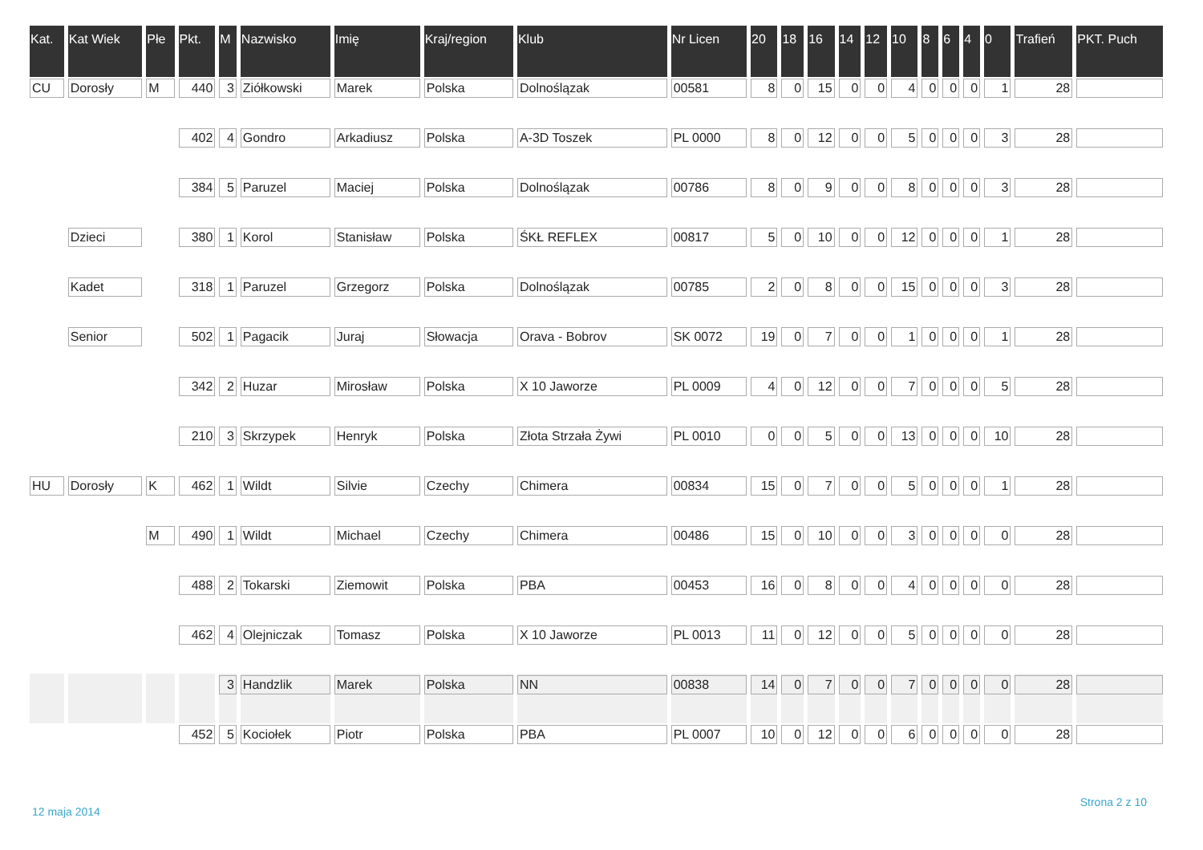| Kat. | Kat Wiek | Płe | Pkt. | M | Nazwisko | Imię | Kraj/region | Klub | Nr Licen | 20 | 18 | 16 | 14 | 12 | 10 | 8 | 6 | 4 | 0 | Trafień | PKT. Puch |
| --- | --- | --- | --- | --- | --- | --- | --- | --- | --- | --- | --- | --- | --- | --- | --- | --- | --- | --- | --- | --- | --- |
| CU | Dorosły | M | 440 | 3 | Ziółkowski | Marek | Polska | Dolnoślązak | 00581 | 8 | 0 | 15 | 0 | 0 | 4 | 0 | 0 | 0 | 1 | 28 | |
| | | | 402 | 4 | Gondro | Arkadiusz | Polska | A-3D Toszek | PL 0000 | 8 | 0 | 12 | 0 | 0 | 5 | 0 | 0 | 0 | 3 | 28 | |
| | | | 384 | 5 | Paruzel | Maciej | Polska | Dolnoślązak | 00786 | 8 | 0 | 9 | 0 | 0 | 8 | 0 | 0 | 0 | 3 | 28 | |
| | Dzieci | | 380 | 1 | Korol | Stanisław | Polska | ŚKŁ REFLEX | 00817 | 5 | 0 | 10 | 0 | 0 | 12 | 0 | 0 | 0 | 1 | 28 | |
| | Kadet | | 318 | 1 | Paruzel | Grzegorz | Polska | Dolnoślązak | 00785 | 2 | 0 | 8 | 0 | 0 | 15 | 0 | 0 | 0 | 3 | 28 | |
| | Senior | | 502 | 1 | Pagacik | Juraj | Słowacja | Orava - Bobrov | SK 0072 | 19 | 0 | 7 | 0 | 0 | 1 | 0 | 0 | 0 | 1 | 28 | |
| | | | 342 | 2 | Huzar | Mirosław | Polska | X 10 Jaworze | PL 0009 | 4 | 0 | 12 | 0 | 0 | 7 | 0 | 0 | 0 | 5 | 28 | |
| | | | 210 | 3 | Skrzypek | Henryk | Polska | Złota Strzała Żywi | PL 0010 | 0 | 0 | 5 | 0 | 0 | 13 | 0 | 0 | 0 | 10 | 28 | |
| HU | Dorosły | K | 462 | 1 | Wildt | Silvie | Czechy | Chimera | 00834 | 15 | 0 | 7 | 0 | 0 | 5 | 0 | 0 | 0 | 1 | 28 | |
| | | M | 490 | 1 | Wildt | Michael | Czechy | Chimera | 00486 | 15 | 0 | 10 | 0 | 0 | 3 | 0 | 0 | 0 | 0 | 28 | |
| | | | 488 | 2 | Tokarski | Ziemowit | Polska | PBA | 00453 | 16 | 0 | 8 | 0 | 0 | 4 | 0 | 0 | 0 | 0 | 28 | |
| | | | 462 | 4 | Olejniczak | Tomasz | Polska | X 10 Jaworze | PL 0013 | 11 | 0 | 12 | 0 | 0 | 5 | 0 | 0 | 0 | 0 | 28 | |
| | | | | 3 | Handzlik | Marek | Polska | NN | 00838 | 14 | 0 | 7 | 0 | 0 | 7 | 0 | 0 | 0 | 0 | 28 | |
| | | | 452 | 5 | Kociołek | Piotr | Polska | PBA | PL 0007 | 10 | 0 | 12 | 0 | 0 | 6 | 0 | 0 | 0 | 0 | 28 | |
12 maja 2014
Strona 2 z 10